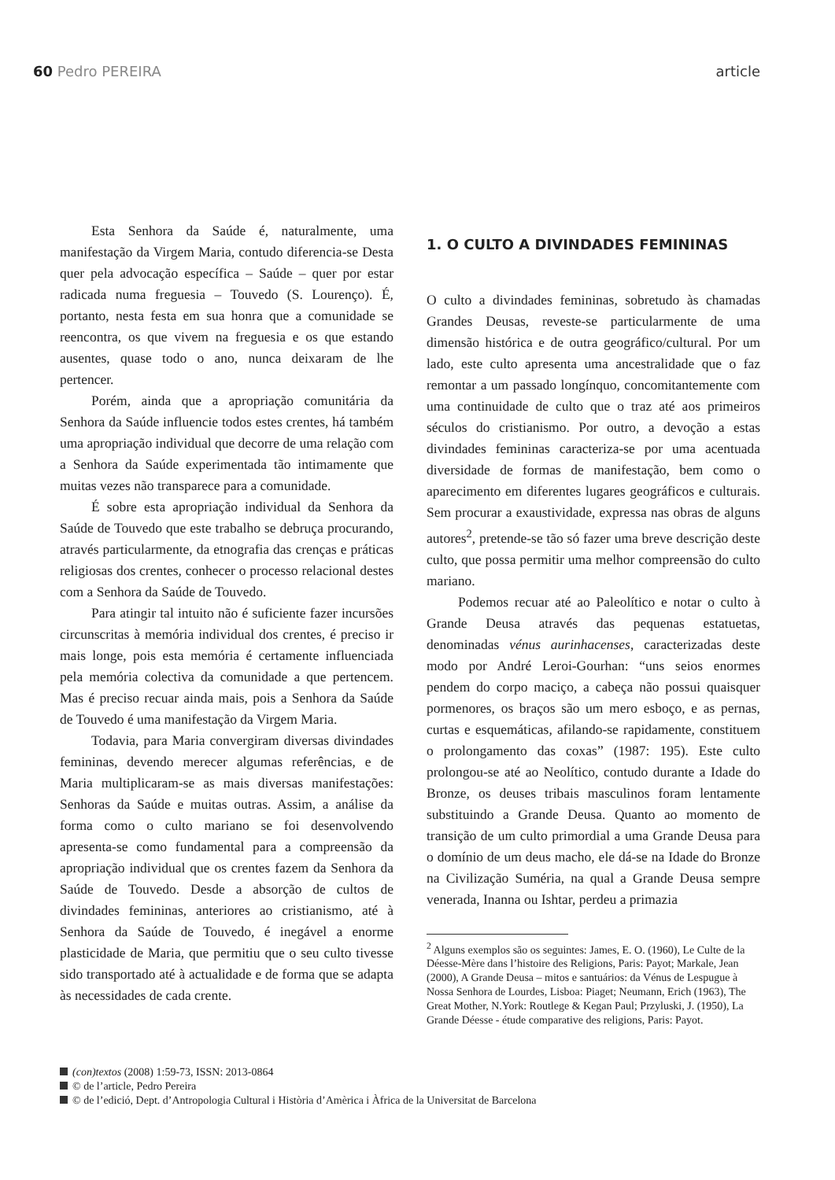60 Pedro PEREIRA article
Esta Senhora da Saúde é, naturalmente, uma manifestação da Virgem Maria, contudo diferencia-se Desta quer pela advocação específica – Saúde – quer por estar radicada numa freguesia – Touvedo (S. Lourenço). É, portanto, nesta festa em sua honra que a comunidade se reencontra, os que vivem na freguesia e os que estando ausentes, quase todo o ano, nunca deixaram de lhe pertencer.
Porém, ainda que a apropriação comunitária da Senhora da Saúde influencie todos estes crentes, há também uma apropriação individual que decorre de uma relação com a Senhora da Saúde experimentada tão intimamente que muitas vezes não transparece para a comunidade.
É sobre esta apropriação individual da Senhora da Saúde de Touvedo que este trabalho se debruça procurando, através particularmente, da etnografia das crenças e práticas religiosas dos crentes, conhecer o processo relacional destes com a Senhora da Saúde de Touvedo.
Para atingir tal intuito não é suficiente fazer incursões circunscritas à memória individual dos crentes, é preciso ir mais longe, pois esta memória é certamente influenciada pela memória colectiva da comunidade a que pertencem. Mas é preciso recuar ainda mais, pois a Senhora da Saúde de Touvedo é uma manifestação da Virgem Maria.
Todavia, para Maria convergiram diversas divindades femininas, devendo merecer algumas referências, e de Maria multiplicaram-se as mais diversas manifestações: Senhoras da Saúde e muitas outras. Assim, a análise da forma como o culto mariano se foi desenvolvendo apresenta-se como fundamental para a compreensão da apropriação individual que os crentes fazem da Senhora da Saúde de Touvedo. Desde a absorção de cultos de divindades femininas, anteriores ao cristianismo, até à Senhora da Saúde de Touvedo, é inegável a enorme plasticidade de Maria, que permitiu que o seu culto tivesse sido transportado até à actualidade e de forma que se adapta às necessidades de cada crente.
1. O CULTO A DIVINDADES FEMININAS
O culto a divindades femininas, sobretudo às chamadas Grandes Deusas, reveste-se particularmente de uma dimensão histórica e de outra geográfico/cultural. Por um lado, este culto apresenta uma ancestralidade que o faz remontar a um passado longínquo, concomitantemente com uma continuidade de culto que o traz até aos primeiros séculos do cristianismo. Por outro, a devoção a estas divindades femininas caracteriza-se por uma acentuada diversidade de formas de manifestação, bem como o aparecimento em diferentes lugares geográficos e culturais. Sem procurar a exaustividade, expressa nas obras de alguns autores<sup>2</sup>, pretende-se tão só fazer uma breve descrição deste culto, que possa permitir uma melhor compreensão do culto mariano.
Podemos recuar até ao Paleolítico e notar o culto à Grande Deusa através das pequenas estatuetas, denominadas vénus aurinhacenses, caracterizadas deste modo por André Leroi-Gourhan: “uns seios enormes pendem do corpo maciço, a cabeça não possui quaisquer pormenores, os braços são um mero esboço, e as pernas, curtas e esquemáticas, afilando-se rapidamente, constituem o prolongamento das coxas” (1987: 195). Este culto prolongou-se até ao Neolítico, contudo durante a Idade do Bronze, os deuses tribais masculinos foram lentamente substituindo a Grande Deusa. Quanto ao momento de transição de um culto primordial a uma Grande Deusa para o domínio de um deus macho, ele dá-se na Idade do Bronze na Civilização Suméria, na qual a Grande Deusa sempre venerada, Inanna ou Ishtar, perdeu a primazia
<sup>2</sup> Alguns exemplos são os seguintes: James, E. O. (1960), Le Culte de la Déesse-Mère dans l’histoire des Religions, Paris: Payot; Markale, Jean (2000), A Grande Deusa – mitos e santuários: da Vénus de Lespugue à Nossa Senhora de Lourdes, Lisboa: Piaget; Neumann, Erich (1963), The Great Mother, N.York: Routlege & Kegan Paul; Przyluski, J. (1950), La Grande Déesse - étude comparative des religions, Paris: Payot.
(con)textos (2008) 1:59-73, ISSN: 2013-0864
© de l’article, Pedro Pereira
© de l’edició, Dept. d’Antropologia Cultural i Història d’Amèrica i Àfrica de la Universitat de Barcelona